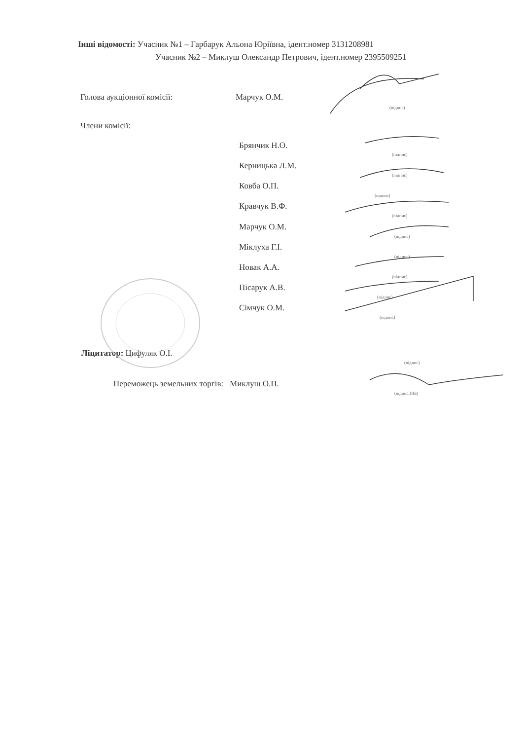Інші відомості: Учасник №1 – Гарбарук Альона Юріївна, ідент.номер 3131208981
Учасник №2 – Миклуш Олександр Петрович, ідент.номер 2395509251
Голова аукціонної комісії: Марчук О.М.
(підпис)
Члени комісії:
Брянчик Н.О.
(підпис)
Керницька Л.М.
(підпис)
Ковба О.П.
(підпис)
Кравчук В.Ф.
(підпис)
Марчук О.М.
(підпис)
Міклуха Г.І.
(підпис)
Новак А.А.
(підпис)
Пісарук А.В.
(підпис)
Сімчук О.М.
(підпис)
Ліцитатор: Цифуляк О.І.
(підпис)
Переможець земельних торгів: Миклуш О.П.
(підпис,ПІБ)